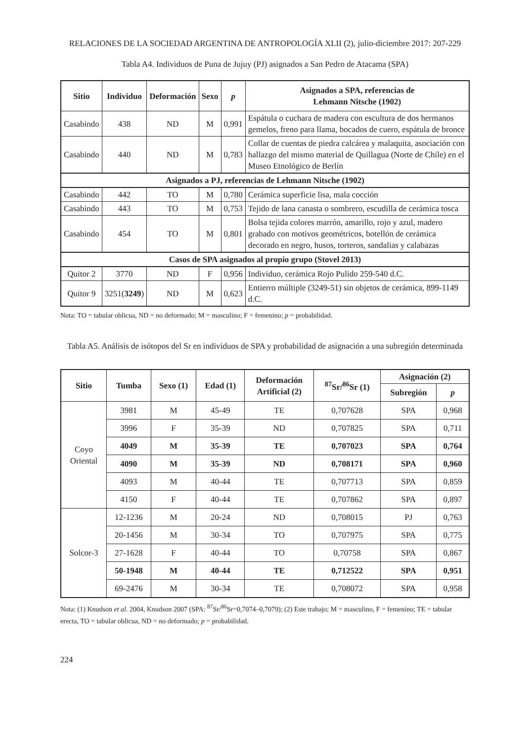RELACIONES DE LA SOCIEDAD ARGENTINA DE ANTROPOLOGÍA XLII (2), julio-diciembre 2017: 207-229
Tabla A4. Individuos de Puna de Jujuy (PJ) asignados a San Pedro de Atacama (SPA)
| Sitio | Individuo | Deformación | Sexo | p | Asignados a SPA, referencias de Lehmann Nitsche (1902) |
| --- | --- | --- | --- | --- | --- |
| Casabindo | 438 | ND | M | 0,991 | Espátula o cuchara de madera con escultura de dos hermanos gemelos, freno para llama, bocados de cuero, espátula de bronce |
| Casabindo | 440 | ND | M | 0,783 | Collar de cuentas de piedra calcárea y malaquita, asociación con hallazgo del mismo material de Quillagua (Norte de Chile) en el Museo Etnológico de Berlín |
| Asignados a PJ, referencias de Lehmann Nitsche (1902) | | | | | |
| Casabindo | 442 | TO | M | 0,780 | Cerámica superficie lisa, mala cocción |
| Casabindo | 443 | TO | M | 0,753 | Tejido de lana canasta o sombrero, escudilla de cerámica tosca |
| Casabindo | 454 | TO | M | 0,801 | Bolsa tejida colores marrón, amarillo, rojo y azul, madero grabado con motivos geométricos, botellón de cerámica decorado en negro, husos, torteros, sandalias y calabazas |
| Casos de SPA asignados al propio grupo (Stovel 2013) | | | | | |
| Quitor 2 | 3770 | ND | F | 0,956 | Individuo, cerámica Rojo Pulido 259-540 d.C. |
| Quitor 9 | 3251( 3249 ) | ND | M | 0,623 | Entierro múltiple (3249-51) sin objetos de cerámica, 899-1149 d.C. |
Nota: TO = tabular oblicua, ND = no deformado; M = masculino; F = femenino; p = probabilidad.
Tabla A5. Análisis de isótopos del Sr en individuos de SPA y probabilidad de asignación a una subregión determinada
| Sitio | Tumba | Sexo (1) | Edad (1) | Deformación Artificial (2) | <sup>87</sup>Sr/<sup>86</sup>Sr (1) | Asignación (2) | |
| --- | --- | --- | --- | --- | --- | --- | --- |
| | | | | | | Subregión | p |
| Coyo Oriental | 3981 | M | 45-49 | TE | 0,707628 | SPA | 0,968 |
| | 3996 | F | 35-39 | ND | 0,707825 | SPA | 0,711 |
| | 4049 | M | 35-39 | TE | 0,707023 | SPA | 0,764 |
| | 4090 | M | 35-39 | ND | 0,708171 | SPA | 0,960 |
| | 4093 | M | 40-44 | TE | 0,707713 | SPA | 0,859 |
| | 4150 | F | 40-44 | TE | 0,707862 | SPA | 0,897 |
| Solcor-3 | 12-1236 | M | 20-24 | ND | 0,708015 | PJ | 0,763 |
| | 20-1456 | M | 30-34 | TO | 0,707975 | SPA | 0,775 |
| | 27-1628 | F | 40-44 | TO | 0,70758 | SPA | 0,867 |
| | 50-1948 | M | 40-44 | TE | 0,712522 | SPA | 0,951 |
| | 69-2476 | M | 30-34 | TE | 0,708072 | SPA | 0,958 |
Nota: (1) Knudson et al. 2004, Knudson 2007 (SPA: <sup>87</sup>Sr/<sup>86</sup>Sr=0,7074–0,7079); (2) Este trabajo; M = masculino, F = femenino; TE = tabular erecta, TO = tabular oblicua, ND = no deformado; p = probabilidad.
224